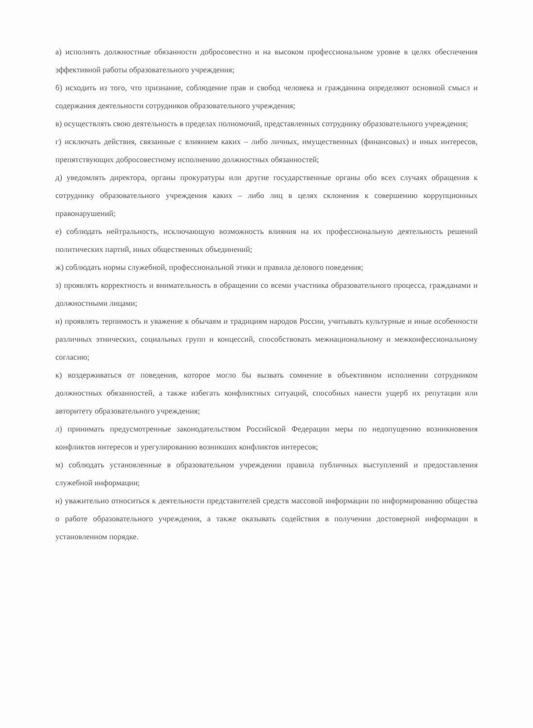а) исполнять должностные обязанности добросовестно и на высоком профессиональном уровне в целях обеспечения эффективной работы образовательного учреждения;
б) исходить из того, что признание, соблюдение прав и свобод человека и гражданина определяют основной смысл и содержания деятельности сотрудников образовательного учреждения;
в) осуществлять свою деятельность в пределах полномочий, представленных сотруднику образовательного учреждения;
г) исключать действия, связанные с влиянием каких – либо личных, имущественных (финансовых) и иных интересов, препятствующих добросовестному исполнению должностных обязанностей;
д) уведомлять директора, органы прокуратуры или другие государственные органы обо всех случаях обращения к сотруднику образовательного учреждения каких – либо лиц в целях склонения к совершению коррупционных правонарушений;
е) соблюдать нейтральность, исключающую возможность влияния на их профессиональную деятельность решений политических партий, иных общественных объединений;
ж) соблюдать нормы служебной, профессиональной этики и правила делового поведения;
з) проявлять корректность и внимательность в обращении со всеми участника образовательного процесса, гражданами и должностными лицами;
и) проявлять терпимость и уважение к обычаям и традициям народов России, учитывать культурные и иные особенности различных этнических, социальных групп и концессий, способствовать межнациональному и межконфессиональному согласию;
к) воздерживаться от поведения, которое могло бы вызвать сомнение в объективном исполнении сотрудником должностных обязанностей, а также избегать конфликтных ситуаций, способных нанести ущерб их репутации или авторитету образовательного учреждения;
л) принимать предусмотренные законодательством Российской Федерации меры по недопущению возникновения конфликтов интересов и урегулированию возникших конфликтов интересов;
м) соблюдать установленные в образовательном учреждении правила публичных выступлений и предоставления служебной информации;
н) уважительно относиться к деятельности представителей средств массовой информации по информированию общества о работе образовательного учреждения, а также оказывать содействия в получении достоверной информации в установленном порядке.